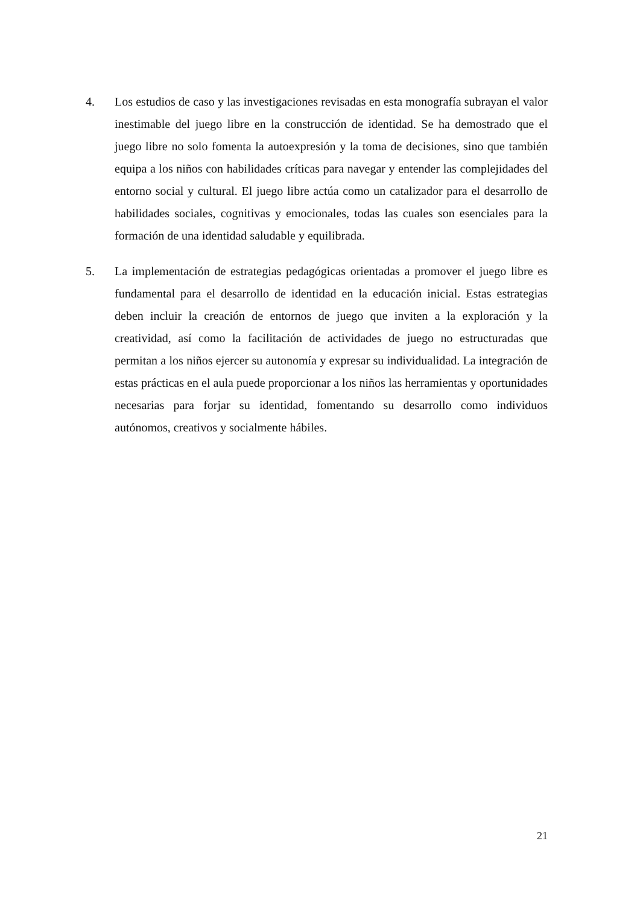4. Los estudios de caso y las investigaciones revisadas en esta monografía subrayan el valor inestimable del juego libre en la construcción de identidad. Se ha demostrado que el juego libre no solo fomenta la autoexpresión y la toma de decisiones, sino que también equipa a los niños con habilidades críticas para navegar y entender las complejidades del entorno social y cultural. El juego libre actúa como un catalizador para el desarrollo de habilidades sociales, cognitivas y emocionales, todas las cuales son esenciales para la formación de una identidad saludable y equilibrada.
5. La implementación de estrategias pedagógicas orientadas a promover el juego libre es fundamental para el desarrollo de identidad en la educación inicial. Estas estrategias deben incluir la creación de entornos de juego que inviten a la exploración y la creatividad, así como la facilitación de actividades de juego no estructuradas que permitan a los niños ejercer su autonomía y expresar su individualidad. La integración de estas prácticas en el aula puede proporcionar a los niños las herramientas y oportunidades necesarias para forjar su identidad, fomentando su desarrollo como individuos autónomos, creativos y socialmente hábiles.
21